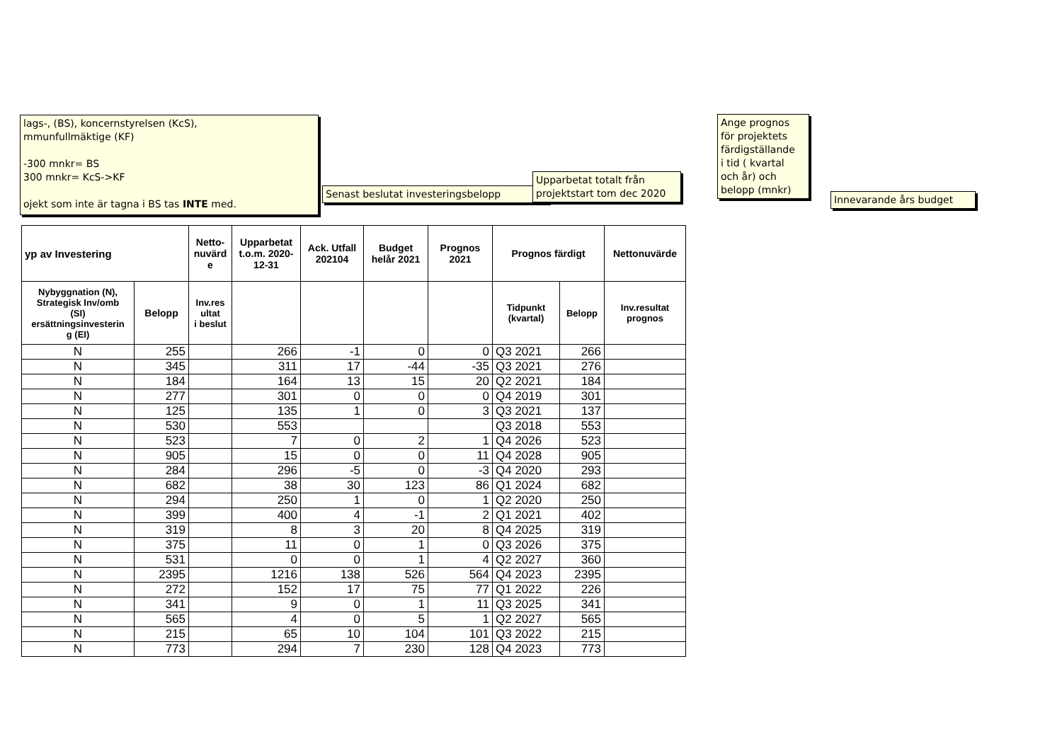lags-, (BS), koncernstyrelsen (KcS),
mmunfullmäktige (KF)
-300 mnkr= BS
300 mnkr= KcS->KF
ojekt som inte är tagna i BS tas INTE med.
Senast beslutat investeringsbelopp
Upparbetat totalt från
projektstart tom dec 2020
Ange prognos
för projektets
färdigställande
i tid ( kvartal
och år) och
belopp (mnkr)
Innevarande års budget
| yp av Investering | | Netto- nuvärd e | Upparbetat t.o.m. 2020- 12-31 | Ack. Utfall 202104 | Budget helår 2021 | Prognos 2021 | Prognos färdigt | | Nettonuvärde |
| --- | --- | --- | --- | --- | --- | --- | --- | --- | --- |
| Nybyggnation (N), Strategisk Inv/omb (SI) ersättningsinvesterin g (EI) | Belopp | Inv.res ultat i beslut | | | | | Tidpunkt (kvartal) | Belopp | Inv.resultat prognos |
| N | 255 | | 266 | -1 | 0 | 0 | Q3 2021 | 266 | |
| N | 345 | | 311 | 17 | -44 | -35 | Q3 2021 | 276 | |
| N | 184 | | 164 | 13 | 15 | 20 | Q2 2021 | 184 | |
| N | 277 | | 301 | 0 | 0 | 0 | Q4 2019 | 301 | |
| N | 125 | | 135 | 1 | 0 | 3 | Q3 2021 | 137 | |
| N | 530 | | 553 | | | | Q3 2018 | 553 | |
| N | 523 | | 7 | 0 | 2 | 1 | Q4 2026 | 523 | |
| N | 905 | | 15 | 0 | 0 | 11 | Q4 2028 | 905 | |
| N | 284 | | 296 | -5 | 0 | -3 | Q4 2020 | 293 | |
| N | 682 | | 38 | 30 | 123 | 86 | Q1 2024 | 682 | |
| N | 294 | | 250 | 1 | 0 | 1 | Q2 2020 | 250 | |
| N | 399 | | 400 | 4 | -1 | 2 | Q1 2021 | 402 | |
| N | 319 | | 8 | 3 | 20 | 8 | Q4 2025 | 319 | |
| N | 375 | | 11 | 0 | 1 | 0 | Q3 2026 | 375 | |
| N | 531 | | 0 | 0 | 1 | 4 | Q2 2027 | 360 | |
| N | 2395 | | 1216 | 138 | 526 | 564 | Q4 2023 | 2395 | |
| N | 272 | | 152 | 17 | 75 | 77 | Q1 2022 | 226 | |
| N | 341 | | 9 | 0 | 1 | 11 | Q3 2025 | 341 | |
| N | 565 | | 4 | 0 | 5 | 1 | Q2 2027 | 565 | |
| N | 215 | | 65 | 10 | 104 | 101 | Q3 2022 | 215 | |
| N | 773 | | 294 | 7 | 230 | 128 | Q4 2023 | 773 | |